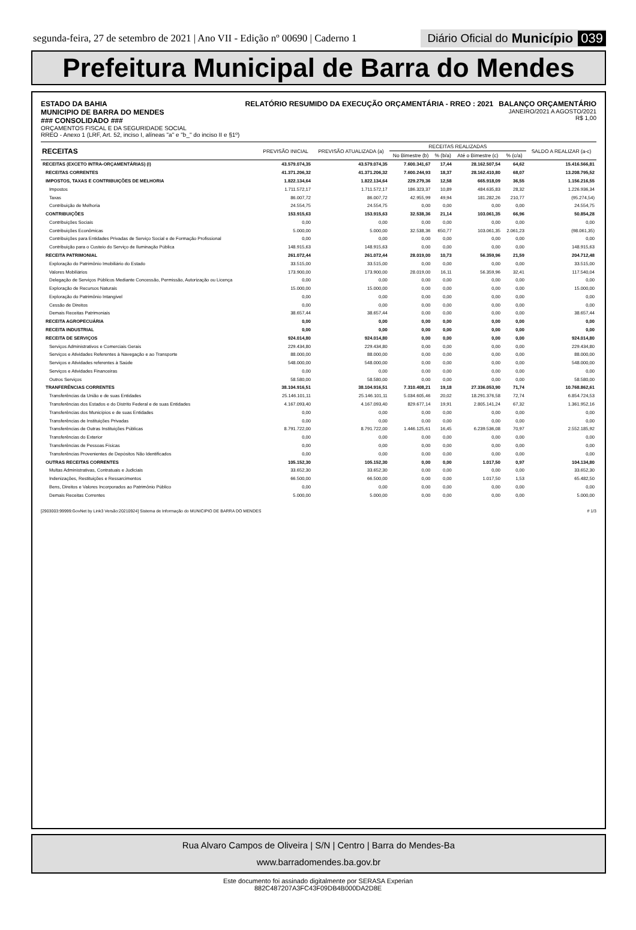segunda-feira, 27 de setembro de 2021 | Ano VII - Edição nº 00690 | Caderno 1
Diário Oficial do Município 039
Prefeitura Municipal de Barra do Mendes
ESTADO DA BAHIA
MUNICIPIO DE BARRA DO MENDES
### CONSOLIDADO ###
ORÇAMENTOS FISCAL E DA SEGURIDADE SOCIAL
RREO - Anexo 1 (LRF, Art. 52, inciso I, alíneas "a" e "b_" do inciso II e §1º)
RELATÓRIO RESUMIDO DA EXECUÇÃO ORÇAMENTÁRIA - RREO : 2021
BALANÇO ORÇAMENTÁRIO
JANEIRO/2021 A AGOSTO/2021
R$ 1,00
| RECEITAS | PREVISÃO INICIAL | PREVISÃO ATUALIZADA (a) | RECEITAS REALIZADAS | | | | SALDO A REALIZAR (a-c) |
| --- | --- | --- | --- | --- | --- | --- | --- |
| | | | No Bimestre (b) | % (b/a) | Até o Bimestre (c) | % (c/a) | |
| RECEITAS (EXCETO INTRA-ORÇAMENTÁRIAS) (I) | 43.579.074,35 | 43.579.074,35 | 7.600.341,67 | 17,44 | 28.162.507,54 | 64,62 | 15.416.566,81 |
| RECEITAS CORRENTES | 41.371.206,32 | 41.371.206,32 | 7.600.244,93 | 18,37 | 28.162.410,80 | 68,07 | 13.208.795,52 |
| IMPOSTOS, TAXAS E CONTRIBUIÇÕES DE MELHORIA | 1.822.134,64 | 1.822.134,64 | 229.279,36 | 12,58 | 665.918,09 | 36,55 | 1.156.216,55 |
| Impostos | 1.711.572,17 | 1.711.572,17 | 186.323,37 | 10,89 | 484.635,83 | 28,32 | 1.226.936,34 |
| Taxas | 86.007,72 | 86.007,72 | 42.955,99 | 49,94 | 181.282,26 | 210,77 | (95.274,54) |
| Contribuição de Melhoria | 24.554,75 | 24.554,75 | 0,00 | 0,00 | 0,00 | 0,00 | 24.554,75 |
| CONTRIBUIÇÕES | 153.915,63 | 153.915,63 | 32.538,36 | 21,14 | 103.061,35 | 66,96 | 50.854,28 |
| Contribuições Sociais | 0,00 | 0,00 | 0,00 | 0,00 | 0,00 | 0,00 | 0,00 |
| Contribuições Econômicas | 5.000,00 | 5.000,00 | 32.538,36 | 650,77 | 103.061,35 | 2.061,23 | (98.061,35) |
| Contribuições para Entidades Privadas de Serviço Social e de Formação Profissional | 0,00 | 0,00 | 0,00 | 0,00 | 0,00 | 0,00 | 0,00 |
| Contribuição para o Custeio do Serviço de Iluminação Pública | 148.915,63 | 148.915,63 | 0,00 | 0,00 | 0,00 | 0,00 | 148.915,63 |
| RECEITA PATRIMONIAL | 261.072,44 | 261.072,44 | 28.019,00 | 10,73 | 56.359,96 | 21,59 | 204.712,48 |
| Exploração do Patrimônio Imobiliário do Estado | 33.515,00 | 33.515,00 | 0,00 | 0,00 | 0,00 | 0,00 | 33.515,00 |
| Valores Mobiliários | 173.900,00 | 173.900,00 | 28.019,00 | 16,11 | 56.359,96 | 32,41 | 117.540,04 |
| Delegação de Serviços Públicos Mediante Concessão, Permissão, Autorização ou Licença | 0,00 | 0,00 | 0,00 | 0,00 | 0,00 | 0,00 | 0,00 |
| Exploração de Recursos Naturais | 15.000,00 | 15.000,00 | 0,00 | 0,00 | 0,00 | 0,00 | 15.000,00 |
| Exploração do Patrimônio Intangível | 0,00 | 0,00 | 0,00 | 0,00 | 0,00 | 0,00 | 0,00 |
| Cessão de Direitos | 0,00 | 0,00 | 0,00 | 0,00 | 0,00 | 0,00 | 0,00 |
| Demais Receitas Patrimoniais | 38.657,44 | 38.657,44 | 0,00 | 0,00 | 0,00 | 0,00 | 38.657,44 |
| RECEITA AGROPECUÁRIA | 0,00 | 0,00 | 0,00 | 0,00 | 0,00 | 0,00 | 0,00 |
| RECEITA INDUSTRIAL | 0,00 | 0,00 | 0,00 | 0,00 | 0,00 | 0,00 | 0,00 |
| RECEITA DE SERVIÇOS | 924.014,80 | 924.014,80 | 0,00 | 0,00 | 0,00 | 0,00 | 924.014,80 |
| Serviços Administrativos e Comerciais Gerais | 229.434,80 | 229.434,80 | 0,00 | 0,00 | 0,00 | 0,00 | 229.434,80 |
| Serviços e Atividades Referentes à Navegação e ao Transporte | 88.000,00 | 88.000,00 | 0,00 | 0,00 | 0,00 | 0,00 | 88.000,00 |
| Serviços e Atividades referentes à Saúde | 548.000,00 | 548.000,00 | 0,00 | 0,00 | 0,00 | 0,00 | 548.000,00 |
| Serviços e Atividades Financeiras | 0,00 | 0,00 | 0,00 | 0,00 | 0,00 | 0,00 | 0,00 |
| Outros Serviços | 58.580,00 | 58.580,00 | 0,00 | 0,00 | 0,00 | 0,00 | 58.580,00 |
| TRANFERÊNCIAS CORRENTES | 38.104.916,51 | 38.104.916,51 | 7.310.408,21 | 19,18 | 27.336.053,90 | 71,74 | 10.768.862,61 |
| Transferências da União e de suas Entidades | 25.146.101,11 | 25.146.101,11 | 5.034.605,46 | 20,02 | 18.291.376,58 | 72,74 | 6.854.724,53 |
| Transferências dos Estados e do Distrito Federal e de suas Entidades | 4.167.093,40 | 4.167.093,40 | 829.677,14 | 19,91 | 2.805.141,24 | 67,32 | 1.361.952,16 |
| Transferências dos Municípios e de suas Entidades | 0,00 | 0,00 | 0,00 | 0,00 | 0,00 | 0,00 | 0,00 |
| Transferências de Instituições Privadas | 0,00 | 0,00 | 0,00 | 0,00 | 0,00 | 0,00 | 0,00 |
| Transferências de Outras Instituições Públicas | 8.791.722,00 | 8.791.722,00 | 1.446.125,61 | 16,45 | 6.239.536,08 | 70,97 | 2.552.185,92 |
| Transferências do Exterior | 0,00 | 0,00 | 0,00 | 0,00 | 0,00 | 0,00 | 0,00 |
| Transferências de Pessoas Físicas | 0,00 | 0,00 | 0,00 | 0,00 | 0,00 | 0,00 | 0,00 |
| Transferências Provenientes de Depósitos Não Identificados | 0,00 | 0,00 | 0,00 | 0,00 | 0,00 | 0,00 | 0,00 |
| OUTRAS RECEITAS CORRENTES | 105.152,30 | 105.152,30 | 0,00 | 0,00 | 1.017,50 | 0,97 | 104.134,80 |
| Multas Administrativas, Contratuais e Judiciais | 33.652,30 | 33.652,30 | 0,00 | 0,00 | 0,00 | 0,00 | 33.652,30 |
| Indenizações, Restituições e Ressarcimentos | 66.500,00 | 66.500,00 | 0,00 | 0,00 | 1.017,50 | 1,53 | 65.482,50 |
| Bens, Direitos e Valores Incorporados ao Patrimônio Público | 0,00 | 0,00 | 0,00 | 0,00 | 0,00 | 0,00 | 0,00 |
| Demais Receitas Correntes | 5.000,00 | 5.000,00 | 0,00 | 0,00 | 0,00 | 0,00 | 5.000,00 |
[2903003:99999:GovNet by Link3 Versão:20210924] Sistema de Informação do MUNICIPIO DE BARRA DO MENDES # 1/3
Rua Alvaro Campos de Oliveira | S/N | Centro | Barra do Mendes-Ba
www.barradomendes.ba.gov.br
Este documento foi assinado digitalmente por SERASA Experian
882C487207A3FC43F09DB4B000DA2D8E